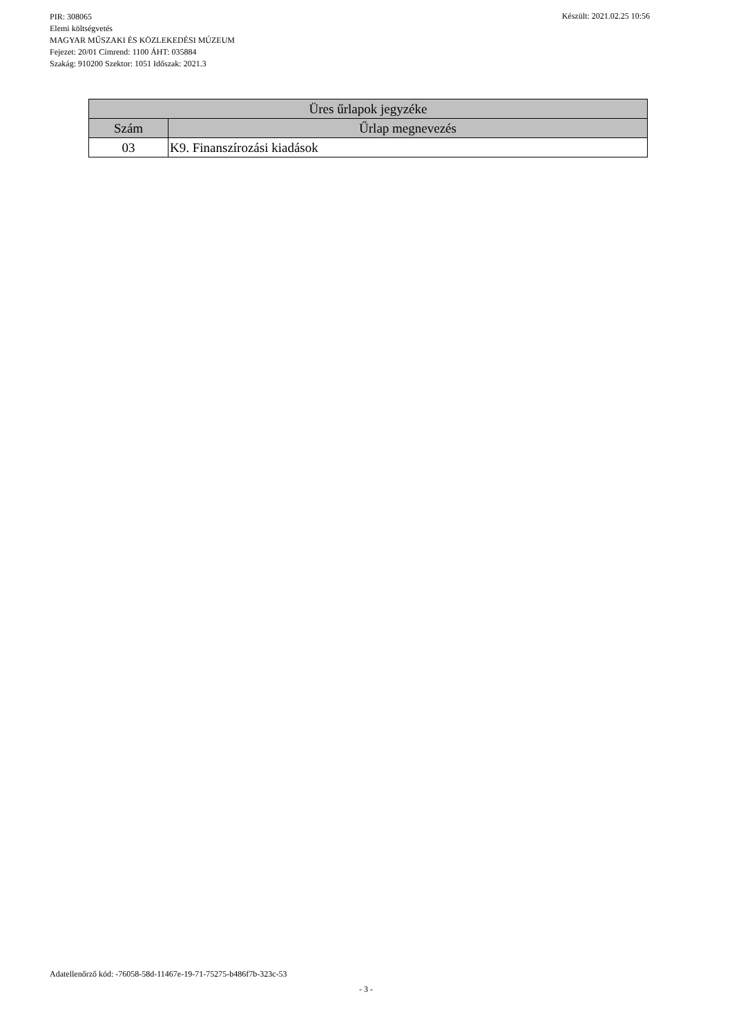PIR: 308065
Elemi költségvetés
MAGYAR MŰSZAKI ÉS KÖZLEKEDÉSI MÚZEUM
Fejezet: 20/01 Címrend: 1100 ÁHT: 035884
Szakág: 910200 Szektor: 1051 Időszak: 2021.3
Készült: 2021.02.25 10:56
| Üres űrlapok jegyzéke | |
| --- | --- |
| Szám | Űrlap megnevezés |
| 03 | K9. Finanszírozási kiadások |
Adatellenőrző kód: -76058-58d-11467e-19-71-75275-b486f7b-323c-53
- 3 -